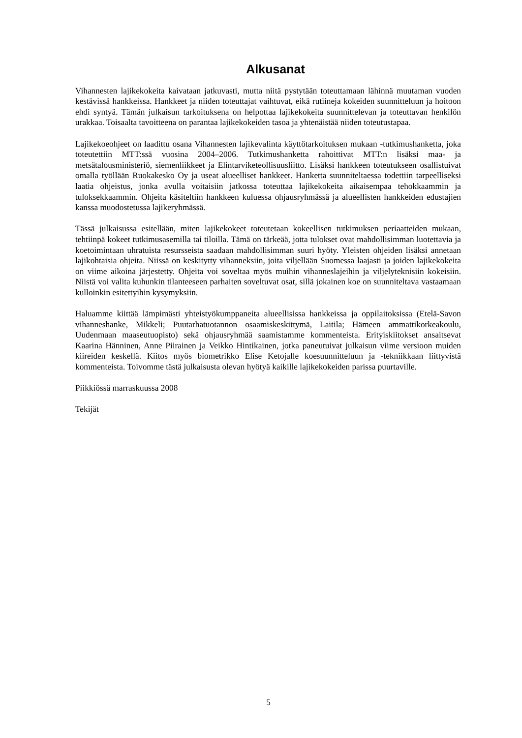Alkusanat
Vihannesten lajikekokeita kaivataan jatkuvasti, mutta niitä pystytään toteuttamaan lähinnä muutaman vuoden kestävissä hankkeissa. Hankkeet ja niiden toteuttajat vaihtuvat, eikä rutiineja kokeiden suunnitteluun ja hoitoon ehdi syntyä. Tämän julkaisun tarkoituksena on helpottaa lajikekokeita suunnittelevan ja toteuttavan henkilön urakkaa. Toisaalta tavoitteena on parantaa lajikekokeiden tasoa ja yhtenäistää niiden toteutustapaa.
Lajikekoeohjeet on laadittu osana Vihannesten lajikevalinta käyttötarkoituksen mukaan -tutkimushanketta, joka toteutettiin MTT:ssä vuosina 2004–2006. Tutkimushanketta rahoittivat MTT:n lisäksi maa- ja metsätalousministeriö, siemenliikkeet ja Elintarviketeollisuusliitto. Lisäksi hankkeen toteutukseen osallistuivat omalla työllään Ruokakesko Oy ja useat alueelliset hankkeet. Hanketta suunniteltaessa todettiin tarpeelliseksi laatia ohjeistus, jonka avulla voitaisiin jatkossa toteuttaa lajikekokeita aikaisempaa tehokkaammin ja tuloksekkaammin. Ohjeita käsiteltiin hankkeen kuluessa ohjausryhmässä ja alueellisten hankkeiden edustajien kanssa muodostetussa lajikeryhmässä.
Tässä julkaisussa esitellään, miten lajikekokeet toteutetaan kokeellisen tutkimuksen periaatteiden mukaan, tehtiinpä kokeet tutkimusasemilla tai tiloilla. Tämä on tärkeää, jotta tulokset ovat mahdollisimman luotettavia ja koetoimintaan uhratuista resursseista saadaan mahdollisimman suuri hyöty. Yleisten ohjeiden lisäksi annetaan lajikohtaisia ohjeita. Niissä on keskitytty vihanneksiin, joita viljellään Suomessa laajasti ja joiden lajikekokeita on viime aikoina järjestetty. Ohjeita voi soveltaa myös muihin vihanneslajeihin ja viljelyteknisiin kokeisiin. Niistä voi valita kuhunkin tilanteeseen parhaiten soveltuvat osat, sillä jokainen koe on suunniteltava vastaamaan kulloinkin esitettyihin kysymyksiin.
Haluamme kiittää lämpimästi yhteistyökumppaneita alueellisissa hankkeissa ja oppilaitoksissa (Etelä-Savon vihanneshanke, Mikkeli; Puutarhatuotannon osaamiskeskittymä, Laitila; Hämeen ammattikorkeakoulu, Uudenmaan maaseutuopisto) sekä ohjausryhmää saamistamme kommenteista. Erityiskiitokset ansaitsevat Kaarina Hänninen, Anne Piirainen ja Veikko Hintikainen, jotka paneutuivat julkaisun viime versioon muiden kiireiden keskellä. Kiitos myös biometrikko Elise Ketojalle koesuunnitteluun ja -tekniikkaan liittyvistä kommenteista. Toivomme tästä julkaisusta olevan hyötyä kaikille lajikekokeiden parissa puurtaville.
Piikkiössä marraskuussa 2008
Tekijät
5